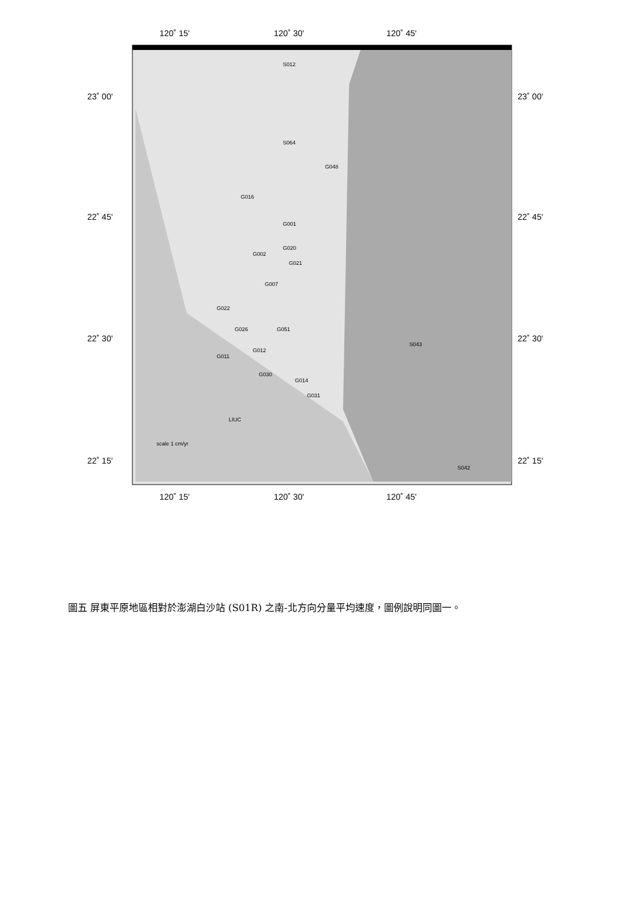120˚ 15'
120˚ 30'
120˚ 45'
120˚ 15'
120˚ 30'
120˚ 45'
23˚ 00'
23˚ 00'
22˚ 45'
22˚ 45'
22˚ 30'
22˚ 30'
22˚ 15'
22˚ 15'
S012
S064
G048
G016
G001
G020
G002
G021
G007
G022
G026
G051
G011
G012
G030
G014
G031
S043
S042
LIUC
scale 1 cm/yr
圖五 屏東平原地區相對於澎湖白沙站 (S01R) 之南-北方向分量平均速度，圖例說明同圖一。